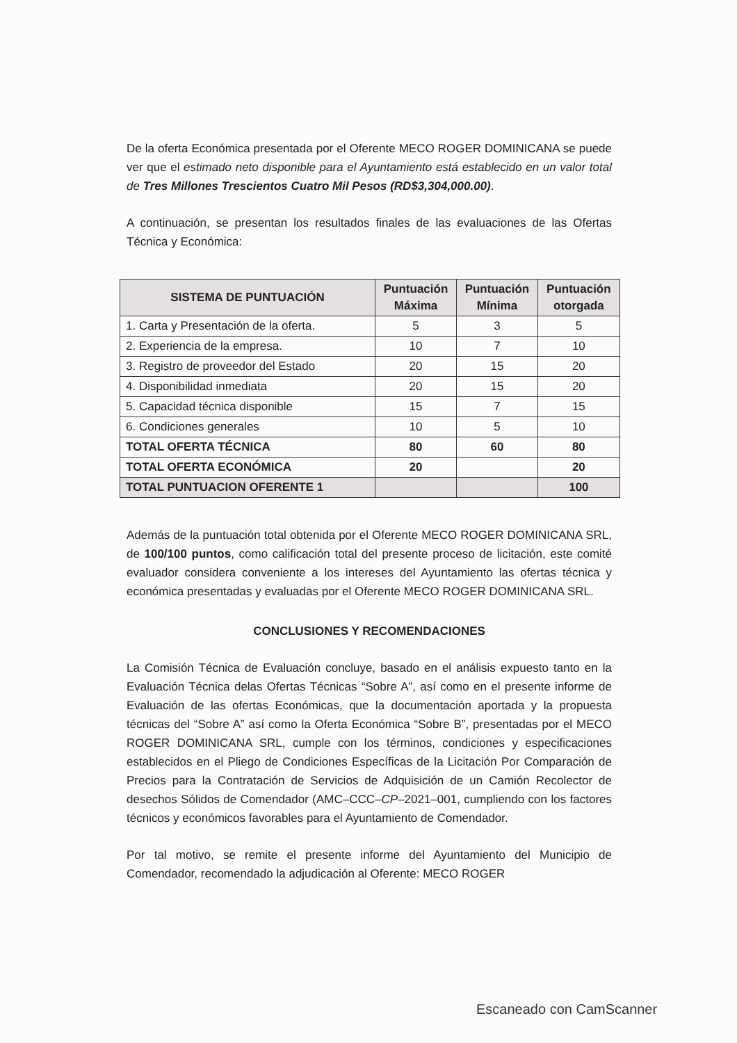De la oferta Económica presentada por el Oferente MECO ROGER DOMINICANA se puede ver que el estimado neto disponible para el Ayuntamiento está establecido en un valor total de Tres Millones Trescientos Cuatro Mil Pesos (RD$3,304,000.00).
A continuación, se presentan los resultados finales de las evaluaciones de las Ofertas Técnica y Económica:
| SISTEMA DE PUNTUACIÓN | Puntuación Máxima | Puntuación Mínima | Puntuación otorgada |
| --- | --- | --- | --- |
| 1. Carta y Presentación de la oferta. | 5 | 3 | 5 |
| 2. Experiencia de la empresa. | 10 | 7 | 10 |
| 3. Registro de proveedor del Estado | 20 | 15 | 20 |
| 4. Disponibilidad inmediata | 20 | 15 | 20 |
| 5. Capacidad técnica disponible | 15 | 7 | 15 |
| 6. Condiciones generales | 10 | 5 | 10 |
| TOTAL OFERTA TÉCNICA | 80 | 60 | 80 |
| TOTAL OFERTA ECONÓMICA | 20 | | 20 |
| TOTAL PUNTUACION OFERENTE 1 | | | 100 |
Además de la puntuación total obtenida por el Oferente MECO ROGER DOMINICANA SRL, de 100/100 puntos, como calificación total del presente proceso de licitación, este comité evaluador considera conveniente a los intereses del Ayuntamiento las ofertas técnica y económica presentadas y evaluadas por el Oferente MECO ROGER DOMINICANA SRL.
CONCLUSIONES Y RECOMENDACIONES
La Comisión Técnica de Evaluación concluye, basado en el análisis expuesto tanto en la Evaluación Técnica delas Ofertas Técnicas “Sobre A”, así como en el presente informe de Evaluación de las ofertas Económicas, que la documentación aportada y la propuesta técnicas del “Sobre A” así como la Oferta Económica “Sobre B”, presentadas por el MECO ROGER DOMINICANA SRL, cumple con los términos, condiciones y especificaciones establecidos en el Pliego de Condiciones Específicas de la Licitación Por Comparación de Precios para la Contratación de Servicios de Adquisición de un Camión Recolector de desechos Sólidos de Comendador (AMC–CCC–CP–2021–001, cumpliendo con los factores técnicos y económicos favorables para el Ayuntamiento de Comendador.
Por tal motivo, se remite el presente informe del Ayuntamiento del Municipio de Comendador, recomendado la adjudicación al Oferente: MECO ROGER
Escaneado con CamScanner